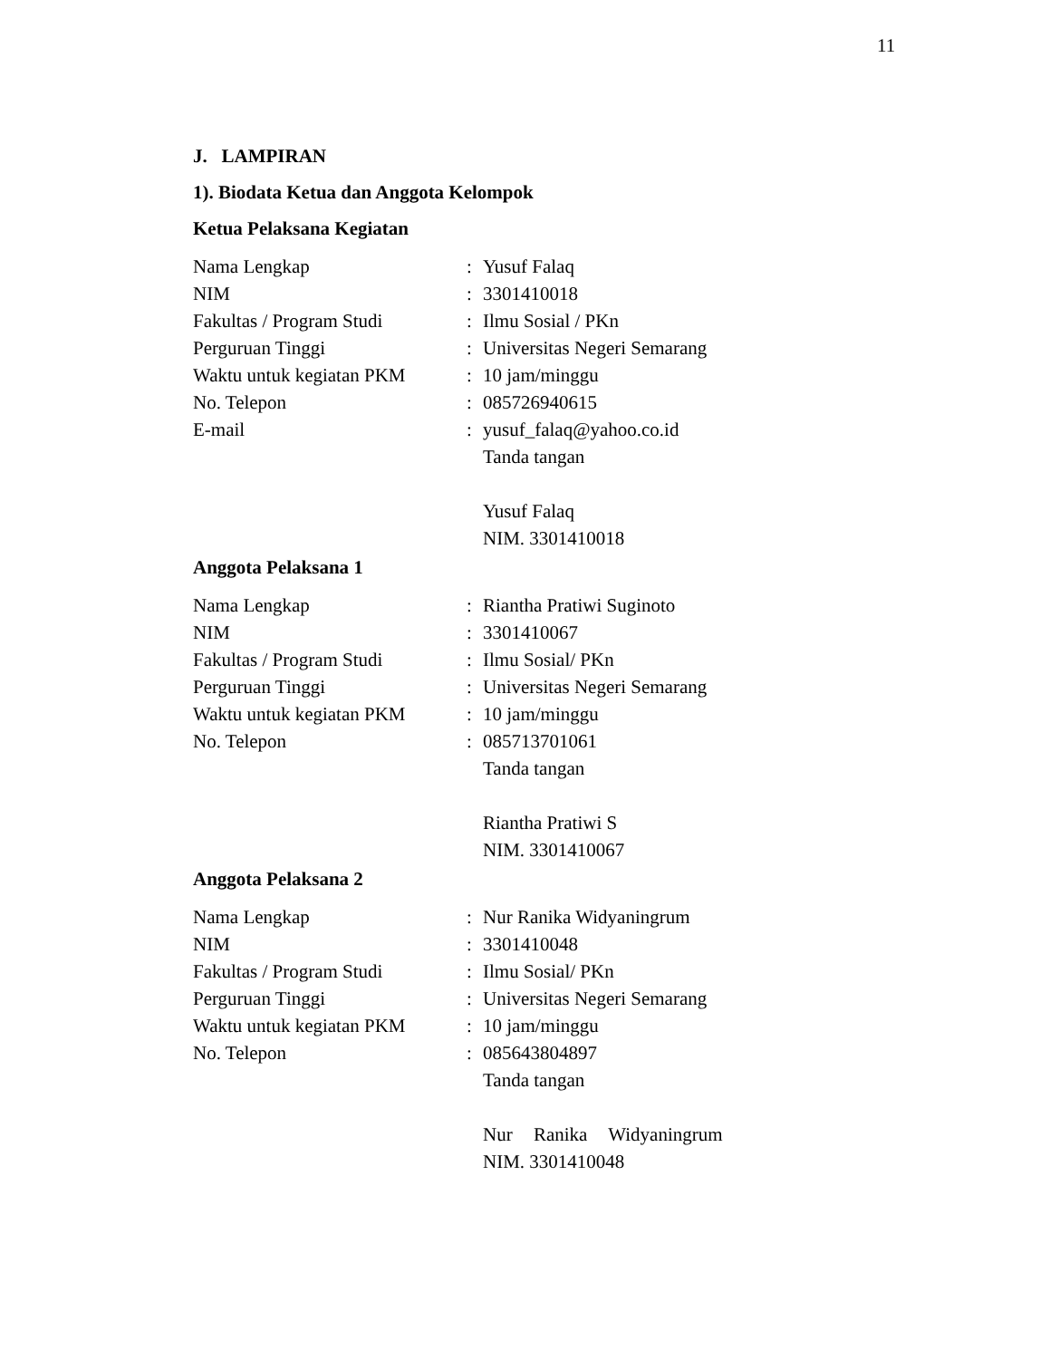11
J. LAMPIRAN
1). Biodata Ketua dan Anggota Kelompok
Ketua Pelaksana Kegiatan
| Nama Lengkap | : | Yusuf Falaq |
| NIM | : | 3301410018 |
| Fakultas / Program Studi | : | Ilmu Sosial / PKn |
| Perguruan Tinggi | : | Universitas Negeri Semarang |
| Waktu untuk kegiatan PKM | : | 10 jam/minggu |
| No. Telepon | : | 085726940615 |
| E-mail | : | yusuf_falaq@yahoo.co.id |
| | | Tanda tangan |
| | | Yusuf Falaq |
| | | NIM. 3301410018 |
Anggota Pelaksana 1
| Nama Lengkap | : | Riantha Pratiwi Suginoto |
| NIM | : | 3301410067 |
| Fakultas / Program Studi | : | Ilmu Sosial/ PKn |
| Perguruan Tinggi | : | Universitas Negeri Semarang |
| Waktu untuk kegiatan PKM | : | 10 jam/minggu |
| No. Telepon | : | 085713701061 |
| | | Tanda tangan |
| | | Riantha Pratiwi S |
| | | NIM. 3301410067 |
Anggota Pelaksana 2
| Nama Lengkap | : | Nur Ranika Widyaningrum |
| NIM | : | 3301410048 |
| Fakultas / Program Studi | : | Ilmu Sosial/ PKn |
| Perguruan Tinggi | : | Universitas Negeri Semarang |
| Waktu untuk kegiatan PKM | : | 10 jam/minggu |
| No. Telepon | : | 085643804897 |
| | | Tanda tangan |
| | | Nur Ranika Widyaningrum |
| | | NIM. 3301410048 |